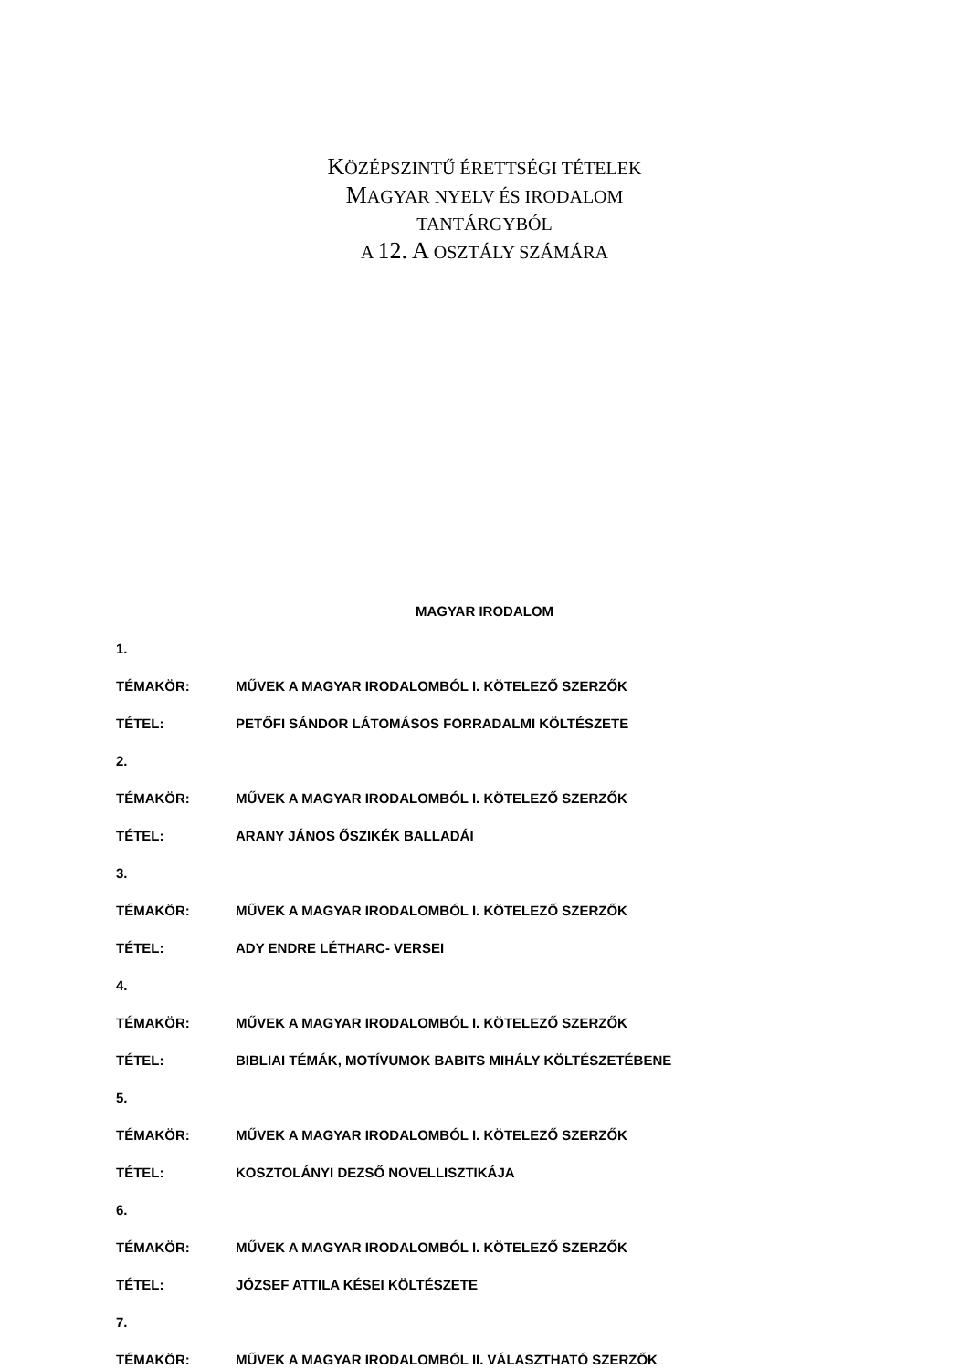KÖZÉPSZINTŰ ÉRETTSÉGI TÉTELEK
MAGYAR NYELV ÉS IRODALOM
TANTÁRGYBÓL
A 12. A OSZTÁLY SZÁMÁRA
MAGYAR IRODALOM
1.
TÉMAKÖR: MŰVEK A MAGYAR IRODALOMBÓL I. KÖTELEZŐ SZERZŐK
TÉTEL: PETŐFI SÁNDOR LÁTOMÁSOS FORRADALMI KÖLTÉSZETE
2.
TÉMAKÖR: MŰVEK A MAGYAR IRODALOMBÓL I. KÖTELEZŐ SZERZŐK
TÉTEL: ARANY JÁNOS ŐSZIKÉK BALLADÁI
3.
TÉMAKÖR: MŰVEK A MAGYAR IRODALOMBÓL I. KÖTELEZŐ SZERZŐK
TÉTEL: ADY ENDRE LÉTHARC- VERSEI
4.
TÉMAKÖR: MŰVEK A MAGYAR IRODALOMBÓL I. KÖTELEZŐ SZERZŐK
TÉTEL: BIBLIAI TÉMÁK, MOTÍVUMOK BABITS MIHÁLY KÖLTÉSZETÉBENE
5.
TÉMAKÖR: MŰVEK A MAGYAR IRODALOMBÓL I. KÖTELEZŐ SZERZŐK
TÉTEL: KOSZTOLÁNYI DEZSŐ NOVELLISZTIKÁJA
6.
TÉMAKÖR: MŰVEK A MAGYAR IRODALOMBÓL I. KÖTELEZŐ SZERZŐK
TÉTEL: JÓZSEF ATTILA KÉSEI KÖLTÉSZETE
7.
TÉMAKÖR: MŰVEK A MAGYAR IRODALOMBÓL II. VÁLASZTHATÓ SZERZŐK